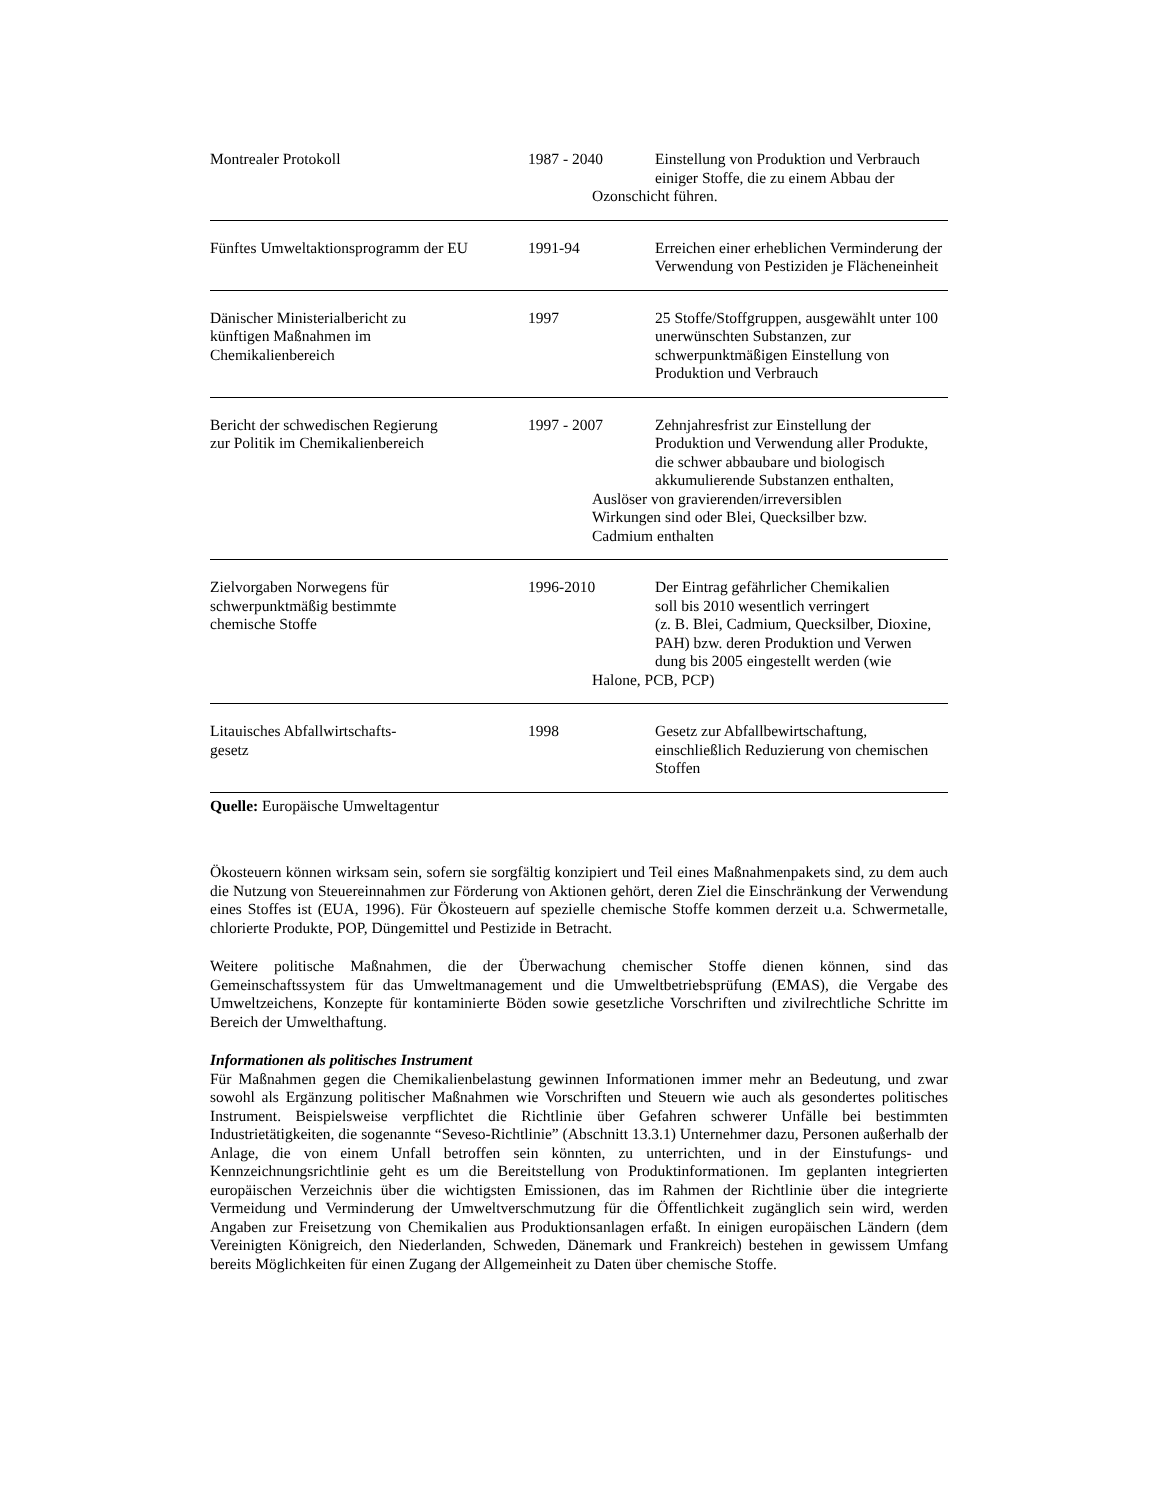| Montrealer Protokoll | 1987 - 2040 | Einstellung von Produktion und Verbrauch einiger Stoffe, die zu einem Abbau der Ozonschicht führen. |
| Fünftes Umweltaktionsprogramm der EU | 1991-94 | Erreichen einer erheblichen Verminderung der Verwendung von Pestiziden je Flächeneinheit |
| Dänischer Ministerialbericht zu künftigen Maßnahmen im Chemikalienbereich | 1997 | 25 Stoffe/Stoffgruppen, ausgewählt unter 100 unerwünschten Substanzen, zur schwerpunktmäßigen Einstellung von Produktion und Verbrauch |
| Bericht der schwedischen Regierung zur Politik im Chemikalienbereich | 1997 - 2007 | Zehnjahresfrist zur Einstellung der Produktion und Verwendung aller Produkte, die schwer abbaubare und biologisch akkumulierende Substanzen enthalten, Auslöser von gravierenden/irreversiblen Wirkungen sind oder Blei, Quecksilber bzw. Cadmium enthalten |
| Zielvorgaben Norwegens für schwerpunktmäßig bestimmte chemische Stoffe | 1996-2010 | Der Eintrag gefährlicher Chemikalien soll bis 2010 wesentlich verringert (z. B. Blei, Cadmium, Quecksilber, Dioxine, PAH) bzw. deren Produktion und Verwen dung bis 2005 eingestellt werden (wie Halone, PCB, PCP) |
| Litauisches Abfallwirtschafts- gesetz | 1998 | Gesetz zur Abfallbewirtschaftung, einschließlich Reduzierung von chemischen Stoffen |
Quelle: Europäische Umweltagentur
Ökosteuern können wirksam sein, sofern sie sorgfältig konzipiert und Teil eines Maßnahmenpakets sind, zu dem auch die Nutzung von Steuereinnahmen zur Förderung von Aktionen gehört, deren Ziel die Einschränkung der Verwendung eines Stoffes ist (EUA, 1996). Für Ökosteuern auf spezielle chemische Stoffe kommen derzeit u.a. Schwermetalle, chlorierte Produkte, POP, Düngemittel und Pestizide in Betracht.
Weitere politische Maßnahmen, die der Überwachung chemischer Stoffe dienen können, sind das Gemeinschaftssystem für das Umweltmanagement und die Umweltbetriebsprüfung (EMAS), die Vergabe des Umweltzeichens, Konzepte für kontaminierte Böden sowie gesetzliche Vorschriften und zivilrechtliche Schritte im Bereich der Umwelthaftung.
Informationen als politisches Instrument
Für Maßnahmen gegen die Chemikalienbelastung gewinnen Informationen immer mehr an Bedeutung, und zwar sowohl als Ergänzung politischer Maßnahmen wie Vorschriften und Steuern wie auch als gesondertes politisches Instrument. Beispielsweise verpflichtet die Richtlinie über Gefahren schwerer Unfälle bei bestimmten Industrietätigkeiten, die sogenannte “Seveso-Richtlinie” (Abschnitt 13.3.1) Unternehmer dazu, Personen außerhalb der Anlage, die von einem Unfall betroffen sein könnten, zu unterrichten, und in der Einstufungs- und Kennzeichnungsrichtlinie geht es um die Bereitstellung von Produktinformationen. Im geplanten integrierten europäischen Verzeichnis über die wichtigsten Emissionen, das im Rahmen der Richtlinie über die integrierte Vermeidung und Verminderung der Umweltverschmutzung für die Öffentlichkeit zugänglich sein wird, werden Angaben zur Freisetzung von Chemikalien aus Produktionsanlagen erfaßt. In einigen europäischen Ländern (dem Vereinigten Königreich, den Niederlanden, Schweden, Dänemark und Frankreich) bestehen in gewissem Umfang bereits Möglichkeiten für einen Zugang der Allgemeinheit zu Daten über chemische Stoffe.